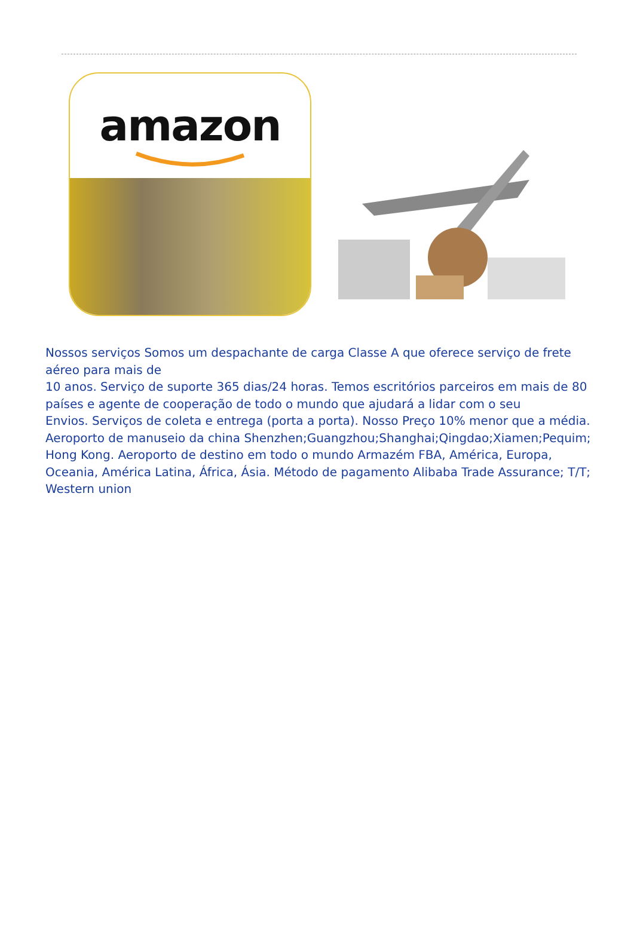amazon
Nossos serviços Somos um despachante de carga Classe A que oferece serviço de frete aéreo para mais de
10 anos. Serviço de suporte 365 dias/24 horas. Temos escritórios parceiros em mais de 80 países e agente de cooperação de todo o mundo que ajudará a lidar com o seu
Envios. Serviços de coleta e entrega (porta a porta). Nosso Preço 10% menor que a média. Aeroporto de manuseio da china Shenzhen;Guangzhou;Shanghai;Qingdao;Xiamen;Pequim; Hong Kong. Aeroporto de destino em todo o mundo Armazém FBA, América, Europa, Oceania, América Latina, África, Ásia. Método de pagamento Alibaba Trade Assurance; T/T; Western union